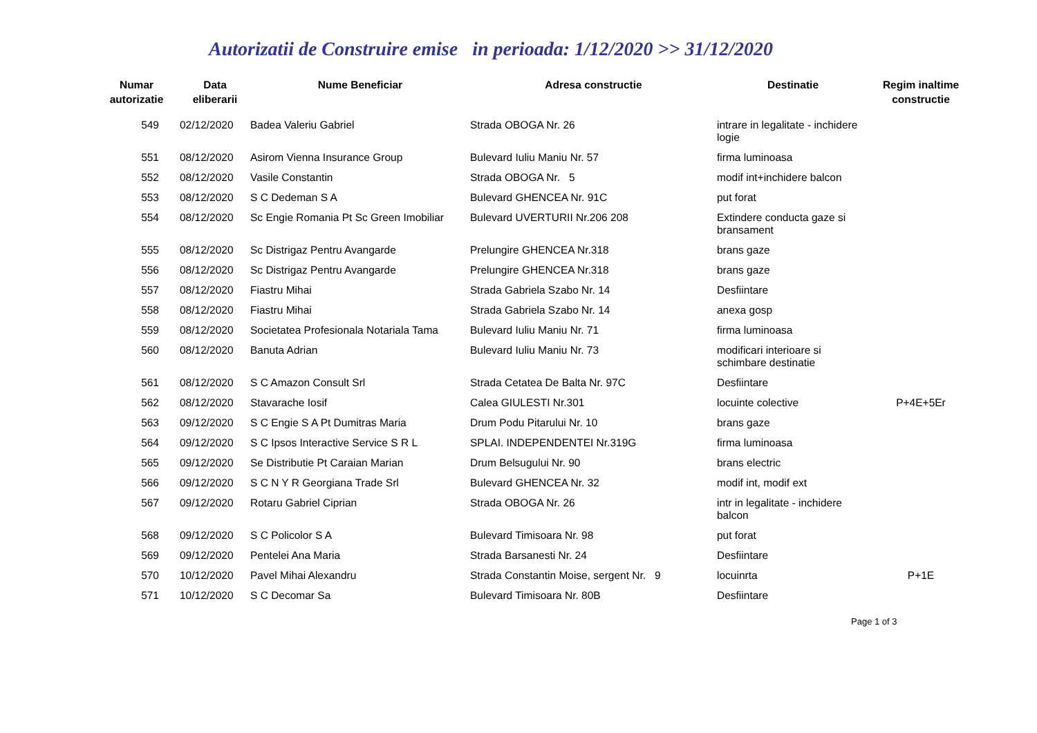Autorizatii de Construire emise in perioada: 1/12/2020 >> 31/12/2020
| Numar autorizatie | Data eliberarii | Nume Beneficiar | Adresa constructie | Destinatie | Regim inaltime constructie |
| --- | --- | --- | --- | --- | --- |
| 549 | 02/12/2020 | Badea Valeriu Gabriel | Strada OBOGA Nr. 26 | intrare in legalitate - inchidere logie | |
| 551 | 08/12/2020 | Asirom Vienna Insurance Group | Bulevard Iuliu Maniu Nr. 57 | firma luminoasa | |
| 552 | 08/12/2020 | Vasile Constantin | Strada OBOGA Nr. 5 | modif int+inchidere balcon | |
| 553 | 08/12/2020 | S C Dedeman S A | Bulevard GHENCEA Nr. 91C | put forat | |
| 554 | 08/12/2020 | Sc Engie Romania Pt Sc Green Imobiliar | Bulevard UVERTURII Nr.206 208 | Extindere conducta gaze si bransament | |
| 555 | 08/12/2020 | Sc Distrigaz Pentru Avangarde | Prelungire GHENCEA Nr.318 | brans gaze | |
| 556 | 08/12/2020 | Sc Distrigaz Pentru Avangarde | Prelungire GHENCEA Nr.318 | brans gaze | |
| 557 | 08/12/2020 | Fiastru Mihai | Strada Gabriela Szabo Nr. 14 | Desfiintare | |
| 558 | 08/12/2020 | Fiastru Mihai | Strada Gabriela Szabo Nr. 14 | anexa gosp | |
| 559 | 08/12/2020 | Societatea Profesionala Notariala Tama | Bulevard Iuliu Maniu Nr. 71 | firma luminoasa | |
| 560 | 08/12/2020 | Banuta Adrian | Bulevard Iuliu Maniu Nr. 73 | modificari interioare si schimbare destinatie | |
| 561 | 08/12/2020 | S C Amazon Consult Srl | Strada Cetatea De Balta Nr. 97C | Desfiintare | |
| 562 | 08/12/2020 | Stavarache Iosif | Calea GIULESTI Nr.301 | locuinte colective | P+4E+5Er |
| 563 | 09/12/2020 | S C Engie S A Pt Dumitras Maria | Drum Podu Pitarului Nr. 10 | brans gaze | |
| 564 | 09/12/2020 | S C Ipsos Interactive Service S R L | SPLAI. INDEPENDENTEI Nr.319G | firma luminoasa | |
| 565 | 09/12/2020 | Se Distributie Pt Caraian Marian | Drum Belsugului Nr. 90 | brans electric | |
| 566 | 09/12/2020 | S C N Y R Georgiana Trade Srl | Bulevard GHENCEA Nr. 32 | modif int, modif ext | |
| 567 | 09/12/2020 | Rotaru Gabriel Ciprian | Strada OBOGA Nr. 26 | intr in legalitate - inchidere balcon | |
| 568 | 09/12/2020 | S C Policolor S A | Bulevard Timisoara Nr. 98 | put forat | |
| 569 | 09/12/2020 | Pentelei Ana Maria | Strada Barsanesti Nr. 24 | Desfiintare | |
| 570 | 10/12/2020 | Pavel Mihai Alexandru | Strada Constantin Moise, sergent Nr. 9 | locuinrta | P+1E |
| 571 | 10/12/2020 | S C Decomar Sa | Bulevard Timisoara Nr. 80B | Desfiintare | |
Page 1 of 3